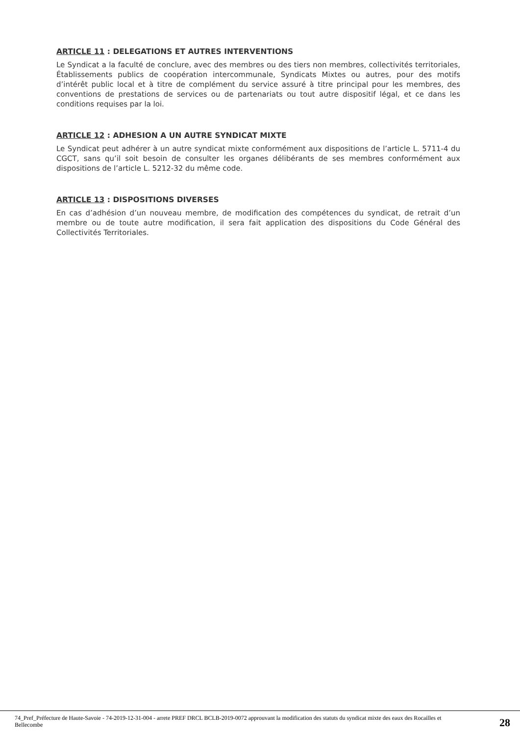ARTICLE 11 : DELEGATIONS ET AUTRES INTERVENTIONS
Le Syndicat a la faculté de conclure, avec des membres ou des tiers non membres, collectivités territoriales, Établissements publics de coopération intercommunale, Syndicats Mixtes ou autres, pour des motifs d’intérêt public local et à titre de complément du service assuré à titre principal pour les membres, des conventions de prestations de services ou de partenariats ou tout autre dispositif légal, et ce dans les conditions requises par la loi.
ARTICLE 12 : ADHESION A UN AUTRE SYNDICAT MIXTE
Le Syndicat peut adhérer à un autre syndicat mixte conformément aux dispositions de l’article L. 5711-4 du CGCT, sans qu’il soit besoin de consulter les organes délibérants de ses membres conformément aux dispositions de l’article L. 5212-32 du même code.
ARTICLE 13 : DISPOSITIONS DIVERSES
En cas d’adhésion d’un nouveau membre, de modification des compétences du syndicat, de retrait d’un membre ou de toute autre modification, il sera fait application des dispositions du Code Général des Collectivités Territoriales.
74_Pref_Préfecture de Haute-Savoie - 74-2019-12-31-004 - arrete PREF DRCL BCLB-2019-0072 approuvant la modification des statuts du syndicat mixte des eaux des Rocailles et Bellecombe
28